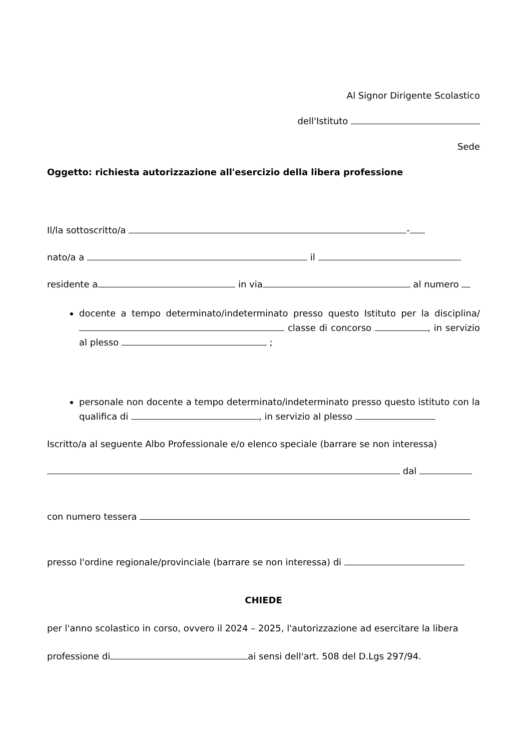Al Signor Dirigente Scolastico
dell'Istituto
Sede
Oggetto: richiesta autorizzazione all'esercizio della libera professione
Il/la sottoscritto/a -
nato/a a il
residente a in via al numero
docente a tempo determinato/indeterminato presso questo Istituto per la disciplina/ classe di concorso , in servizio al plesso ;
personale non docente a tempo determinato/indeterminato presso questo istituto con la qualifica di , in servizio al plesso
Iscritto/a al seguente Albo Professionale e/o elenco speciale (barrare se non interessa)
dal
con numero tessera
presso l'ordine regionale/provinciale (barrare se non interessa) di
CHIEDE
per l'anno scolastico in corso, ovvero il 2024 – 2025, l'autorizzazione ad esercitare la libera
professione di ai sensi dell'art. 508 del D.Lgs 297/94.